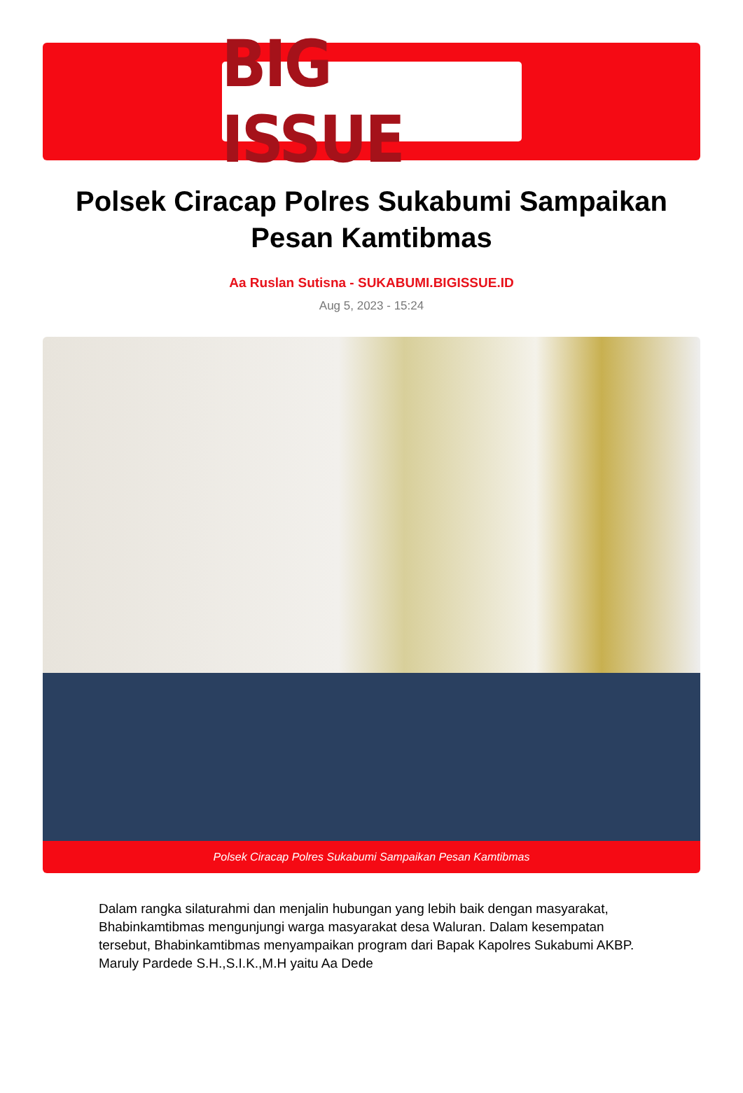BIG ISSUE
Polsek Ciracap Polres Sukabumi Sampaikan Pesan Kamtibmas
Aa Ruslan Sutisna - SUKABUMI.BIGISSUE.ID
Aug 5, 2023 - 15:24
Polsek Ciracap Polres Sukabumi Sampaikan Pesan Kamtibmas
Dalam rangka silaturahmi dan menjalin hubungan yang lebih baik dengan masyarakat, Bhabinkamtibmas mengunjungi warga masyarakat desa Waluran. Dalam kesempatan tersebut, Bhabinkamtibmas menyampaikan program dari Bapak Kapolres Sukabumi AKBP. Maruly Pardede S.H.,S.I.K.,M.H yaitu Aa Dede